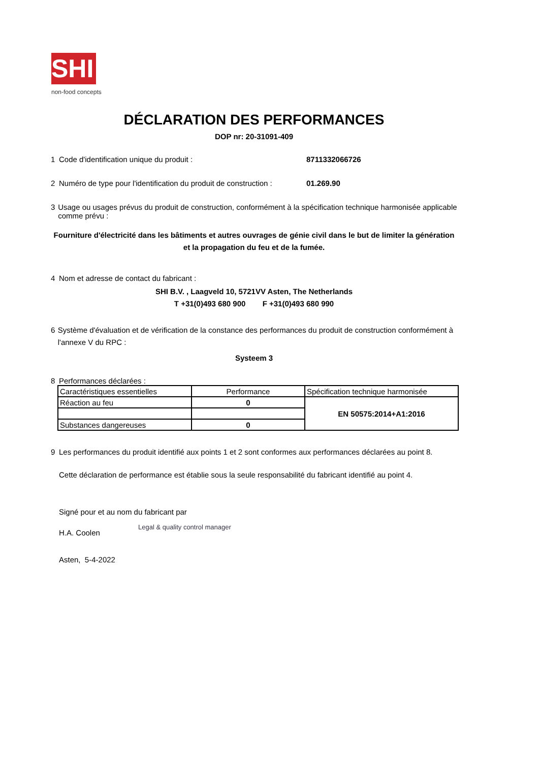SHI
non-food concepts
DÉCLARATION DES PERFORMANCES
DOP nr: 20-31091-409
1 Code d'identification unique du produit : 8711332066726
2 Numéro de type pour l'identification du produit de construction : 01.269.90
3 Usage ou usages prévus du produit de construction, conformément à la spécification technique harmonisée applicable comme prévu :
Fourniture d'électricité dans les bâtiments et autres ouvrages de génie civil dans le but de limiter la génération et la propagation du feu et de la fumée.
4 Nom et adresse de contact du fabricant :
SHI B.V. , Laagveld 10, 5721VV Asten, The Netherlands
T +31(0)493 680 900 F +31(0)493 680 990
6 Système d'évaluation et de vérification de la constance des performances du produit de construction conformément à l'annexe V du RPC :
Systeem 3
8 Performances déclarées :
| Caractéristiques essentielles | Performance | Spécification technique harmonisée |
| Réaction au feu | 0 | EN 50575:2014+A1:2016 |
| Substances dangereuses | 0 | |
9 Les performances du produit identifié aux points 1 et 2 sont conformes aux performances déclarées au point 8.
Cette déclaration de performance est établie sous la seule responsabilité du fabricant identifié au point 4.
Signé pour et au nom du fabricant par
H.A. Coolen Legal & quality control manager
Asten, 5-4-2022